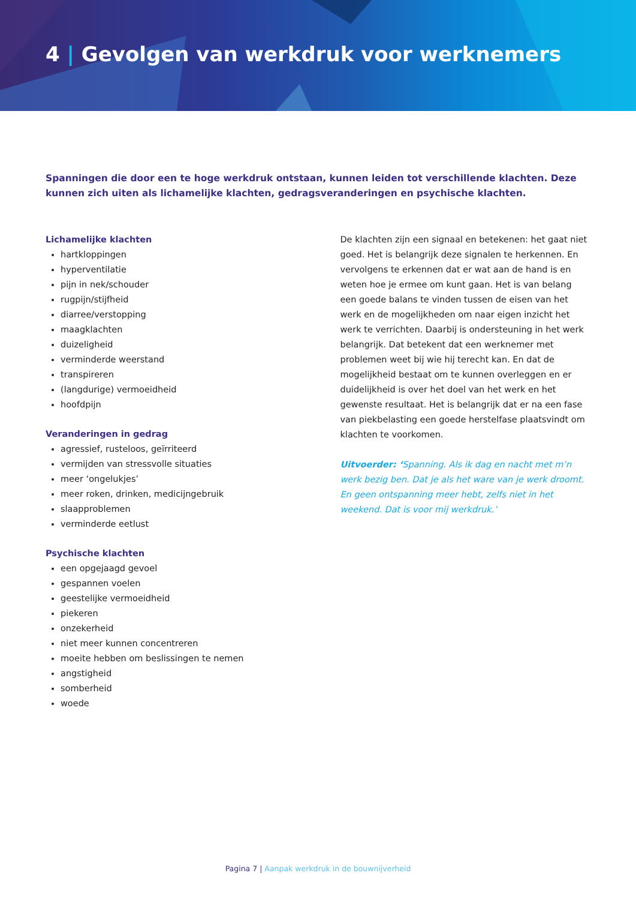4 | Gevolgen van werkdruk voor werknemers
Spanningen die door een te hoge werkdruk ontstaan, kunnen leiden tot verschillende klachten. Deze kunnen zich uiten als lichamelijke klachten, gedragsveranderingen en psychische klachten.
Lichamelijke klachten
hartkloppingen
hyperventilatie
pijn in nek/schouder
rugpijn/stijfheid
diarree/verstopping
maagklachten
duizeligheid
verminderde weerstand
transpireren
(langdurige) vermoeidheid
hoofdpijn
Veranderingen in gedrag
agressief, rusteloos, geïrriteerd
vermijden van stressvolle situaties
meer ‘ongelukjes’
meer roken, drinken, medicijngebruik
slaapproblemen
verminderde eetlust
Psychische klachten
een opgejaagd gevoel
gespannen voelen
geestelijke vermoeidheid
piekeren
onzekerheid
niet meer kunnen concentreren
moeite hebben om beslissingen te nemen
angstigheid
somberheid
woede
De klachten zijn een signaal en betekenen: het gaat niet goed. Het is belangrijk deze signalen te herkennen. En vervolgens te erkennen dat er wat aan de hand is en weten hoe je ermee om kunt gaan. Het is van belang een goede balans te vinden tussen de eisen van het werk en de mogelijkheden om naar eigen inzicht het werk te verrichten. Daarbij is ondersteuning in het werk belangrijk. Dat betekent dat een werknemer met problemen weet bij wie hij terecht kan. En dat de mogelijkheid bestaat om te kunnen overleggen en er duidelijkheid is over het doel van het werk en het gewenste resultaat. Het is belangrijk dat er na een fase van piekbelasting een goede herstelfase plaatsvindt om klachten te voorkomen.
Uitvoerder: ‘Spanning. Als ik dag en nacht met m’n werk bezig ben. Dat je als het ware van je werk droomt. En geen ontspanning meer hebt, zelfs niet in het weekend. Dat is voor mij werkdruk.’
Pagina 7 | Aanpak werkdruk in de bouwnijverheid